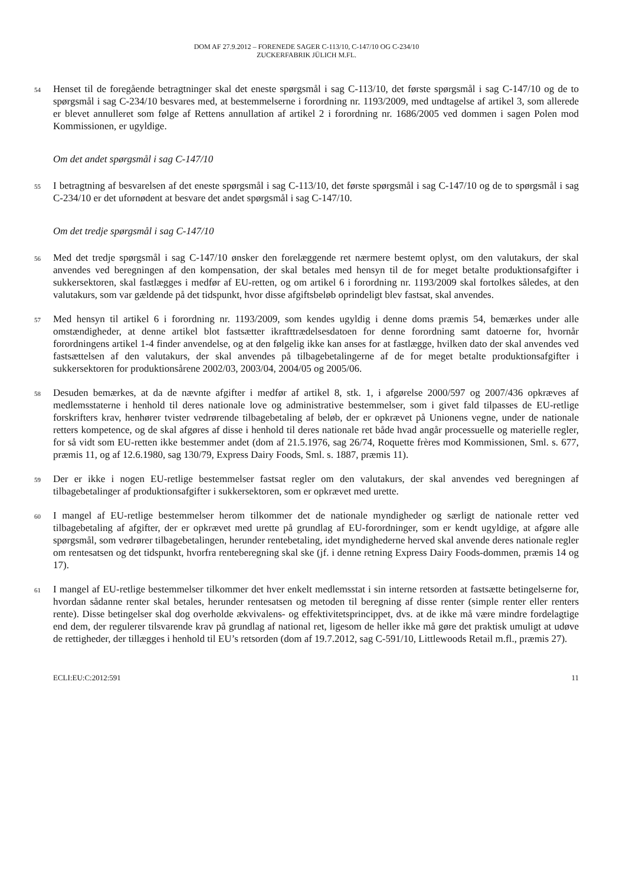DOM AF 27.9.2012 – FORENEDE SAGER C-113/10, C-147/10 OG C-234/10
ZUCKERFABRIK JÜLICH M.FL.
54 Henset til de foregående betragtninger skal det eneste spørgsmål i sag C-113/10, det første spørgsmål i sag C-147/10 og de to spørgsmål i sag C-234/10 besvares med, at bestemmelserne i forordning nr. 1193/2009, med undtagelse af artikel 3, som allerede er blevet annulleret som følge af Rettens annullation af artikel 2 i forordning nr. 1686/2005 ved dommen i sagen Polen mod Kommissionen, er ugyldige.
Om det andet spørgsmål i sag C-147/10
55 I betragtning af besvarelsen af det eneste spørgsmål i sag C-113/10, det første spørgsmål i sag C-147/10 og de to spørgsmål i sag C-234/10 er det ufornødent at besvare det andet spørgsmål i sag C-147/10.
Om det tredje spørgsmål i sag C-147/10
56 Med det tredje spørgsmål i sag C-147/10 ønsker den forelæggende ret nærmere bestemt oplyst, om den valutakurs, der skal anvendes ved beregningen af den kompensation, der skal betales med hensyn til de for meget betalte produktionsafgifter i sukkersektoren, skal fastlægges i medfør af EU-retten, og om artikel 6 i forordning nr. 1193/2009 skal fortolkes således, at den valutakurs, som var gældende på det tidspunkt, hvor disse afgiftsbeløb oprindeligt blev fastsat, skal anvendes.
57 Med hensyn til artikel 6 i forordning nr. 1193/2009, som kendes ugyldig i denne doms præmis 54, bemærkes under alle omstændigheder, at denne artikel blot fastsætter ikrafttrædelsesdatoen for denne forordning samt datoerne for, hvornår forordningens artikel 1-4 finder anvendelse, og at den følgelig ikke kan anses for at fastlægge, hvilken dato der skal anvendes ved fastsættelsen af den valutakurs, der skal anvendes på tilbagebetalingerne af de for meget betalte produktionsafgifter i sukkersektoren for produktionsårene 2002/03, 2003/04, 2004/05 og 2005/06.
58 Desuden bemærkes, at da de nævnte afgifter i medfør af artikel 8, stk. 1, i afgørelse 2000/597 og 2007/436 opkræves af medlemsstaterne i henhold til deres nationale love og administrative bestemmelser, som i givet fald tilpasses de EU-retlige forskrifters krav, henhører tvister vedrørende tilbagebetaling af beløb, der er opkrævet på Unionens vegne, under de nationale retters kompetence, og de skal afgøres af disse i henhold til deres nationale ret både hvad angår processuelle og materielle regler, for så vidt som EU-retten ikke bestemmer andet (dom af 21.5.1976, sag 26/74, Roquette frères mod Kommissionen, Sml. s. 677, præmis 11, og af 12.6.1980, sag 130/79, Express Dairy Foods, Sml. s. 1887, præmis 11).
59 Der er ikke i nogen EU-retlige bestemmelser fastsat regler om den valutakurs, der skal anvendes ved beregningen af tilbagebetalinger af produktionsafgifter i sukkersektoren, som er opkrævet med urette.
60 I mangel af EU-retlige bestemmelser herom tilkommer det de nationale myndigheder og særligt de nationale retter ved tilbagebetaling af afgifter, der er opkrævet med urette på grundlag af EU-forordninger, som er kendt ugyldige, at afgøre alle spørgsmål, som vedrører tilbagebetalingen, herunder rentebetaling, idet myndighederne herved skal anvende deres nationale regler om rentesatsen og det tidspunkt, hvorfra renteberegning skal ske (jf. i denne retning Express Dairy Foods-dommen, præmis 14 og 17).
61 I mangel af EU-retlige bestemmelser tilkommer det hver enkelt medlemsstat i sin interne retsorden at fastsætte betingelserne for, hvordan sådanne renter skal betales, herunder rentesatsen og metoden til beregning af disse renter (simple renter eller renters rente). Disse betingelser skal dog overholde ækvivalens- og effektivitetsprincippet, dvs. at de ikke må være mindre fordelagtige end dem, der regulerer tilsvarende krav på grundlag af national ret, ligesom de heller ikke må gøre det praktisk umuligt at udøve de rettigheder, der tillægges i henhold til EU’s retsorden (dom af 19.7.2012, sag C-591/10, Littlewoods Retail m.fl., præmis 27).
ECLI:EU:C:2012:591 11